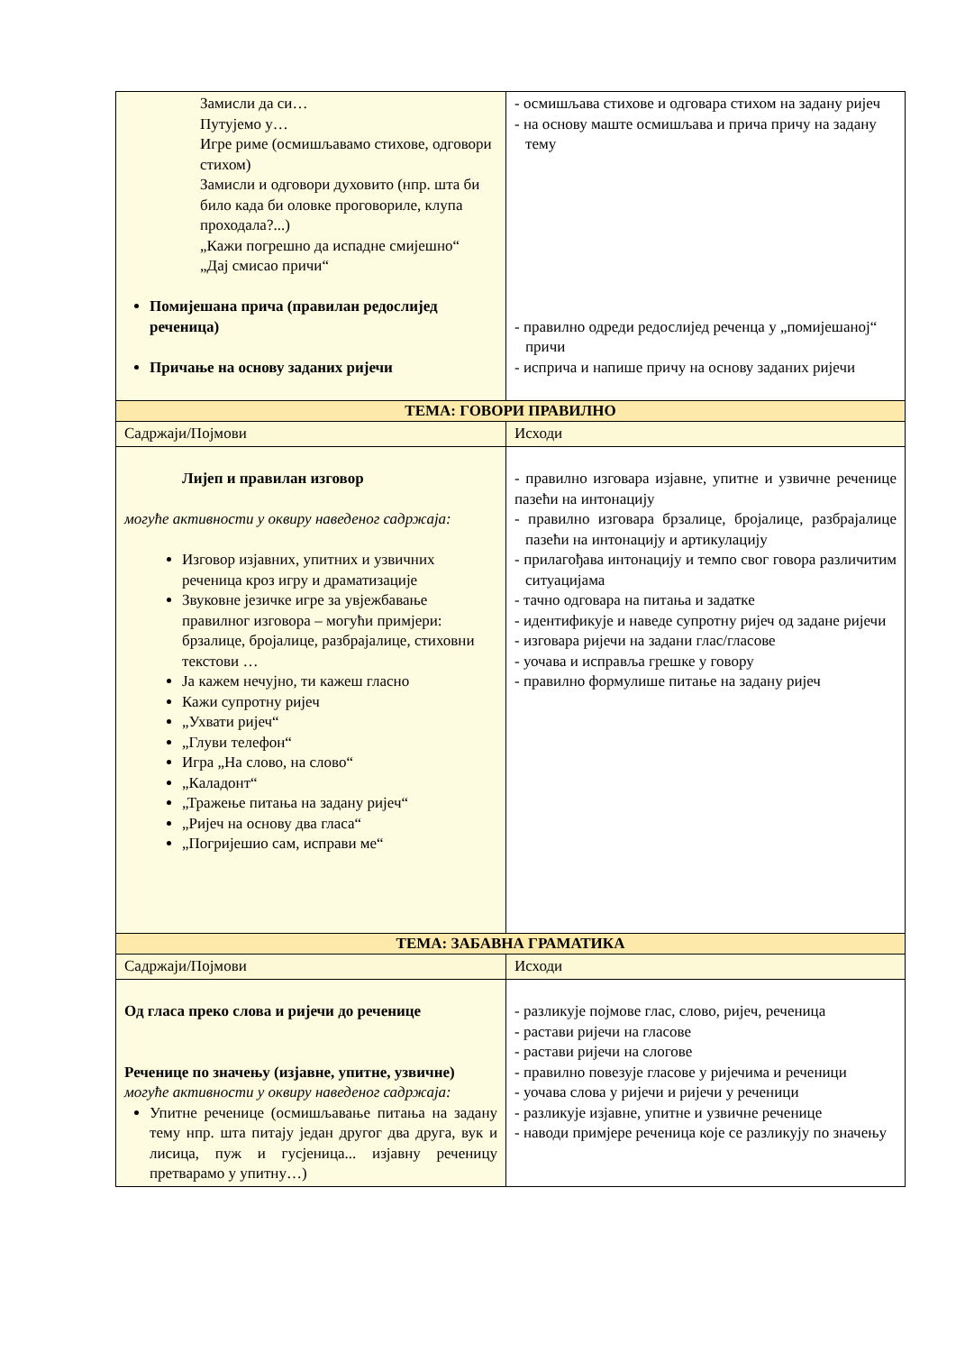| Замисли да си… Путујемо у… Игре риме (осмишљавамо стихове, одговори стихом) Замисли и одговори духовито (нпр. шта би било када би оловке проговориле, клупа проходала?...) „Кажи погрешно да испадне смијешно“ „Дај смисао причи“ Помијешана прича (правилан редослијед реченица) Причање на основу заданих ријечи | - осмишљава стихове и одговара стихом на задану ријеч - на основу маште осмишљава и прича причу на задану тему - правилно одреди редослијед реченца у „помијешаној“ причи - исприча и напише причу на основу заданих ријечи |
| ТЕМА: ГОВОРИ ПРАВИЛНО | |
| Садржаји/Појмови | Исходи |
| Лијеп и правилан изговор могуће активности у оквиру наведеног садржаја: Изговор изјавних, упитних и узвичних реченица кроз игру и драматизације Звуковне језичке игре за увјежбавање правилног изговора – могући примјери: брзалице, бројалице, разбрајалице, стиховни текстови … Ја кажем нечујно, ти кажеш гласно Кажи супротну ријеч „Ухвати ријеч“ „Глуви телефон“ Игра „На слово, на слово“ „Каладонт“ „Тражење питања на задану ријеч“ „Ријеч на основу два гласа“ „Погријешио сам, исправи ме“ | - правилно изговара изјавне, упитне и узвичне реченице пазећи на интонацију - правилно изговара брзалице, бројалице, разбрајалице пазећи на интонацију и артикулацију - прилагођава интонацију и темпо свог говора различитим ситуацијама - тачно одговара на питања и задатке - идентификује и наведе супротну ријеч од задане ријечи - изговара ријечи на задани глас/гласове - уочава и исправља грешке у говору - правилно формулише питање на задану ријеч |
| ТЕМА: ЗАБАВНА ГРАМАТИКА | |
| Садржаји/Појмови | Исходи |
| Од гласа преко слова и ријечи до реченице Реченице по значењу (изјавне, упитне, узвичне) могуће активности у оквиру наведеног садржаја: Упитне реченице (осмишљавање питања на задану тему нпр. шта питају један другог два друга, вук и лисица, пуж и гусјеница... изјавну реченицу претварамо у упитну…) | - разликује појмове глас, слово, ријеч, реченица - растави ријечи на гласове - растави ријечи на слогове - правилно повезује гласове у ријечима и реченици - уочава слова у ријечи и ријечи у реченици - разликује изјавне, упитне и узвичне реченице - наводи примјере реченица које се разликују по значењу |